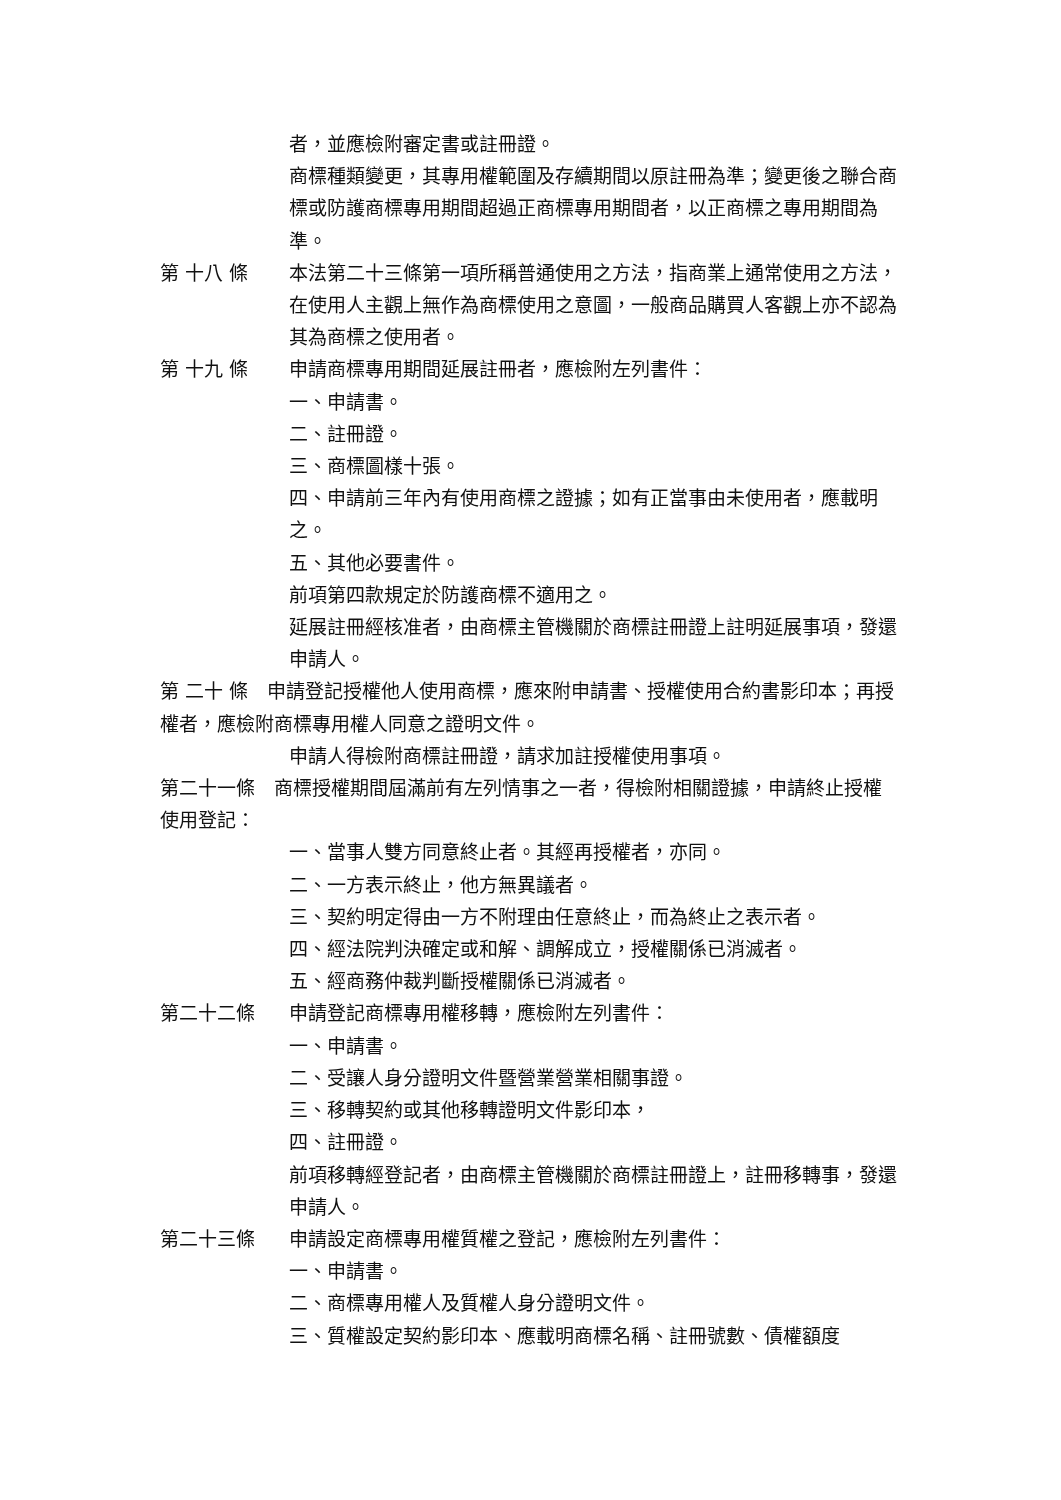者，並應檢附審定書或註冊證。
商標種類變更，其專用權範圍及存續期間以原註冊為準；變更後之聯合商標或防護商標專用期間超過正商標專用期間者，以正商標之專用期間為準。
第 十八 條 本法第二十三條第一項所稱普通使用之方法，指商業上通常使用之方法，在使用人主觀上無作為商標使用之意圖，一般商品購買人客觀上亦不認為其為商標之使用者。
第 十九 條 申請商標專用期間延展註冊者，應檢附左列書件：
一、申請書。
二、註冊證。
三、商標圖樣十張。
四、申請前三年內有使用商標之證據；如有正當事由未使用者，應載明之。
五、其他必要書件。
前項第四款規定於防護商標不適用之。
延展註冊經核准者，由商標主管機關於商標註冊證上註明延展事項，發還申請人。
第 二十 條　申請登記授權他人使用商標，應來附申請書、授權使用合約書影印本；再授權者，應檢附商標專用權人同意之證明文件。
申請人得檢附商標註冊證，請求加註授權使用事項。
第二十一條　商標授權期間屆滿前有左列情事之一者，得檢附相關證據，申請終止授權使用登記：
一、當事人雙方同意終止者。其經再授權者，亦同。
二、一方表示終止，他方無異議者。
三、契約明定得由一方不附理由任意終止，而為終止之表示者。
四、經法院判決確定或和解、調解成立，授權關係已消滅者。
五、經商務仲裁判斷授權關係已消滅者。
第二十二條 申請登記商標專用權移轉，應檢附左列書件：
一、申請書。
二、受讓人身分證明文件暨營業營業相關事證。
三、移轉契約或其他移轉證明文件影印本，
四、註冊證。
前項移轉經登記者，由商標主管機關於商標註冊證上，註冊移轉事，發還申請人。
第二十三條 申請設定商標專用權質權之登記，應檢附左列書件：
一、申請書。
二、商標專用權人及質權人身分證明文件。
三、質權設定契約影印本、應載明商標名稱、註冊號數、債權額度